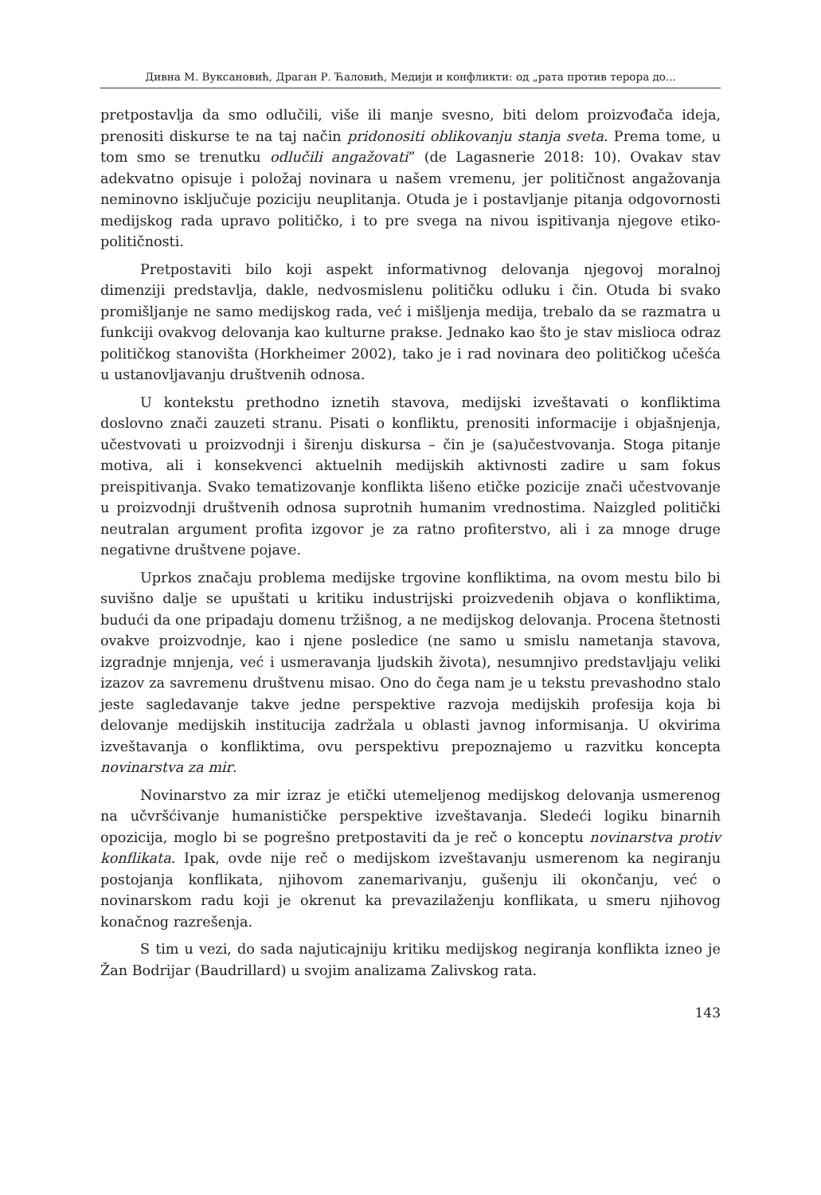Дивна М. Вуксановић, Драган Р. Ћаловић, Медији и конфликти: од „рата против терора до...
pretpostavlja da smo odlučili, više ili manje svesno, biti delom proizvođača ideja, prenositi diskurse te na taj način pridonositi oblikovanju stanja sveta. Prema tome, u tom smo se trenutku odlučili angažovati” (de Lagasnerie 2018: 10). Ovakav stav adekvatno opisuje i položaj novinara u našem vremenu, jer političnost angažovanja neminovno isključuje poziciju neuplitanja. Otuda je i postavljanje pitanja odgovornosti medijskog rada upravo političko, i to pre svega na nivou ispitivanja njegove etiko-političnosti.
Pretpostaviti bilo koji aspekt informativnog delovanja njegovoj moralnoj dimenziji predstavlja, dakle, nedvosmislenu političku odluku i čin. Otuda bi svako promišljanje ne samo medijskog rada, već i mišljenja medija, trebalo da se razmatra u funkciji ovakvog delovanja kao kulturne prakse. Jednako kao što je stav mislioca odraz političkog stanovišta (Horkheimer 2002), tako je i rad novinara deo političkog učešća u ustanovljavanju društvenih odnosa.
U kontekstu prethodno iznetih stavova, medijski izveštavati o konfliktima doslovno znači zauzeti stranu. Pisati o konfliktu, prenositi informacije i objašnjenja, učestvovati u proizvodnji i širenju diskursa – čin je (sa)učestvovanja. Stoga pitanje motiva, ali i konsekvenci aktuelnih medijskih aktivnosti zadire u sam fokus preispitivanja. Svako tematizovanje konflikta lišeno etičke pozicije znači učestvovanje u proizvodnji društvenih odnosa suprotnih humanim vrednostima. Naizgled politički neutralan argument profita izgovor je za ratno profiterstvo, ali i za mnoge druge negativne društvene pojave.
Uprkos značaju problema medijske trgovine konfliktima, na ovom mestu bilo bi suvišno dalje se upuštati u kritiku industrijski proizvedenih objava o konfliktima, budući da one pripadaju domenu tržišnog, a ne medijskog delovanja. Procena štetnosti ovakve proizvodnje, kao i njene posledice (ne samo u smislu nametanja stavova, izgradnje mnjenja, već i usmeravanja ljudskih života), nesumnjivo predstavljaju veliki izazov za savremenu društvenu misao. Ono do čega nam je u tekstu prevashodno stalo jeste sagledavanje takve jedne perspektive razvoja medijskih profesija koja bi delovanje medijskih institucija zadržala u oblasti javnog informisanja. U okvirima izveštavanja o konfliktima, ovu perspektivu prepoznajemo u razvitku koncepta novinarstva za mir.
Novinarstvo za mir izraz je etički utemeljenog medijskog delovanja usmerenog na učvršćivanje humanističke perspektive izveštavanja. Sledeći logiku binarnih opozicija, moglo bi se pogrešno pretpostaviti da je reč o konceptu novinarstva protiv konflikata. Ipak, ovde nije reč o medijskom izveštavanju usmerenom ka negiranju postojanja konflikata, njihovom zanemarivanju, gušenju ili okončanju, već o novinarskom radu koji je okrenut ka prevazilaženju konflikata, u smeru njihovog konačnog razrešenja.
S tim u vezi, do sada najuticajniju kritiku medijskog negiranja konflikta izneo je Žan Bodrijar (Baudrillard) u svojim analizama Zalivskog rata.
143